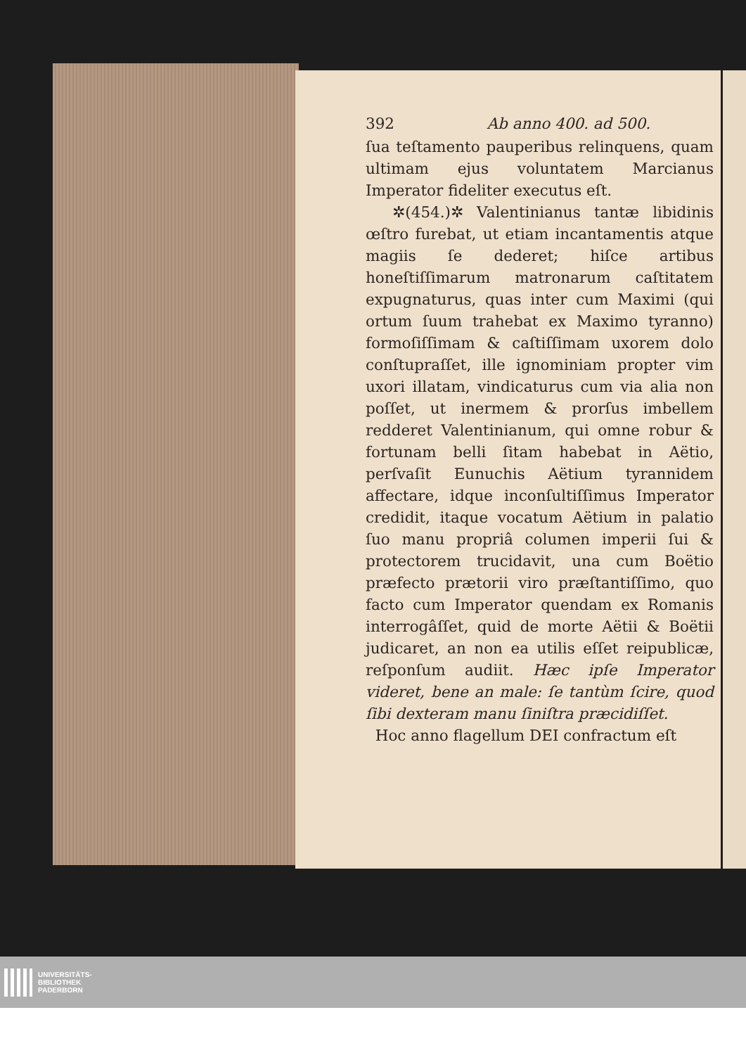392 Ab anno 400. ad 500.
ſua teſtamento pauperibus relinquens, quam ultimam ejus voluntatem Marcianus Imperator fideliter executus eſt.
✲(454.)✲ Valentinianus tantæ libidinis œſtro furebat, ut etiam incantamentis atque magiis ſe dederet; hiſce artibus honeſtiſſimarum matronarum caſtitatem expugnaturus, quas inter cum Maximi (qui ortum ſuum trahebat ex Maximo tyranno) formoſiſſimam & caſtiſſimam uxorem dolo conſtupraſſet, ille ignominiam propter vim uxori illatam, vindicaturus cum via alia non poſſet, ut inermem & prorſus imbellem redderet Valentinianum, qui omne robur & fortunam belli ſitam habebat in Aëtio, perſvaſit Eunuchis Aëtium tyrannidem affectare, idque inconſultiſſimus Imperator credidit, itaque vocatum Aëtium in palatio ſuo manu propriâ columen imperii ſui & protectorem trucidavit, una cum Boëtio præfecto prætorii viro præſtantiſſimo, quo facto cum Imperator quendam ex Romanis interrogâſſet, quid de morte Aëtii & Boëtii judicaret, an non ea utilis eſſet reipublicæ, reſponſum audiit. Hæc ipſe Imperator videret, bene an male: ſe tantùm ſcire, quod ſibi dexteram manu ſiniſtra præcidiſſet.
Hoc anno flagellum DEI confractum eſt
UNIVERSITÄTS-
BIBLIOTHEK
PADERBORN